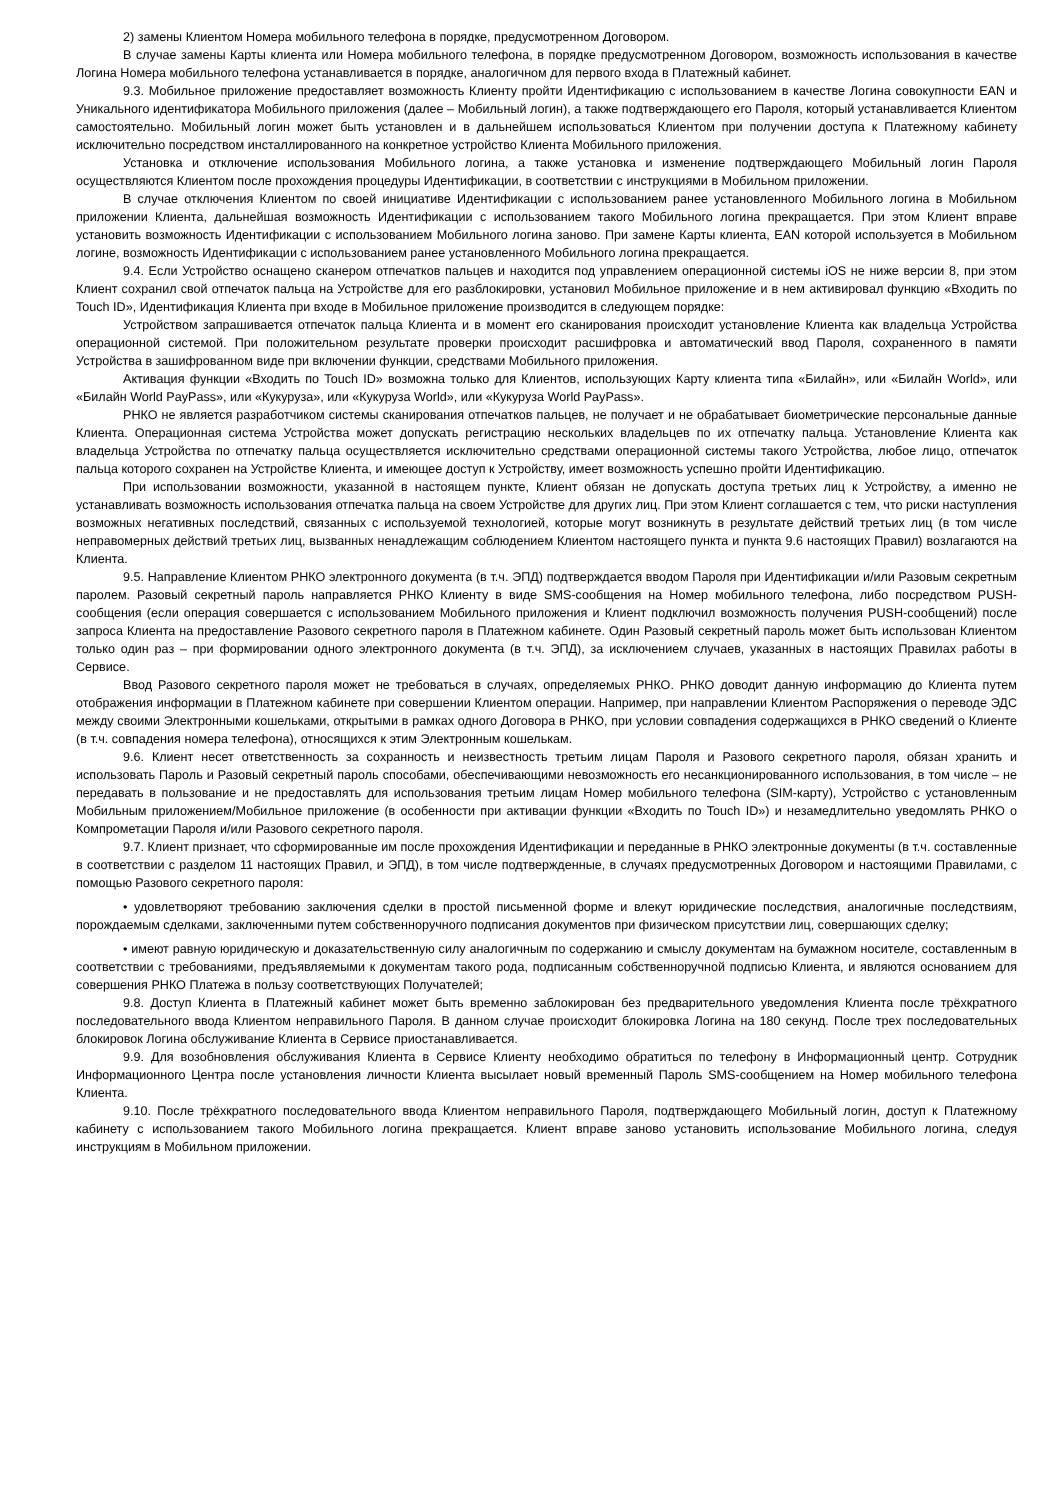2) замены Клиентом Номера мобильного телефона в порядке, предусмотренном Договором.
В случае замены Карты клиента или Номера мобильного телефона, в порядке предусмотренном Договором, возможность использования в качестве Логина Номера мобильного телефона устанавливается в порядке, аналогичном для первого входа в Платежный кабинет.
9.3. Мобильное приложение предоставляет возможность Клиенту пройти Идентификацию с использованием в качестве Логина совокупности EAN и Уникального идентификатора Мобильного приложения (далее – Мобильный логин), а также подтверждающего его Пароля, который устанавливается Клиентом самостоятельно. Мобильный логин может быть установлен и в дальнейшем использоваться Клиентом при получении доступа к Платежному кабинету исключительно посредством инсталлированного на конкретное устройство Клиента Мобильного приложения.
Установка и отключение использования Мобильного логина, а также установка и изменение подтверждающего Мобильный логин Пароля осуществляются Клиентом после прохождения процедуры Идентификации, в соответствии с инструкциями в Мобильном приложении.
В случае отключения Клиентом по своей инициативе Идентификации с использованием ранее установленного Мобильного логина в Мобильном приложении Клиента, дальнейшая возможность Идентификации с использованием такого Мобильного логина прекращается. При этом Клиент вправе установить возможность Идентификации с использованием Мобильного логина заново. При замене Карты клиента, EAN которой используется в Мобильном логине, возможность Идентификации с использованием ранее установленного Мобильного логина прекращается.
9.4. Если Устройство оснащено сканером отпечатков пальцев и находится под управлением операционной системы iOS не ниже версии 8, при этом Клиент сохранил свой отпечаток пальца на Устройстве для его разблокировки, установил Мобильное приложение и в нем активировал функцию «Входить по Touch ID», Идентификация Клиента при входе в Мобильное приложение производится в следующем порядке:
Устройством запрашивается отпечаток пальца Клиента и в момент его сканирования происходит установление Клиента как владельца Устройства операционной системой. При положительном результате проверки происходит расшифровка и автоматический ввод Пароля, сохраненного в памяти Устройства в зашифрованном виде при включении функции, средствами Мобильного приложения.
Активация функции «Входить по Touch ID» возможна только для Клиентов, использующих Карту клиента типа «Билайн», или «Билайн World», или «Билайн World PayPass», или «Кукуруза», или «Кукуруза World», или «Кукуруза World PayPass».
РНКО не является разработчиком системы сканирования отпечатков пальцев, не получает и не обрабатывает биометрические персональные данные Клиента. Операционная система Устройства может допускать регистрацию нескольких владельцев по их отпечатку пальца. Установление Клиента как владельца Устройства по отпечатку пальца осуществляется исключительно средствами операционной системы такого Устройства, любое лицо, отпечаток пальца которого сохранен на Устройстве Клиента, и имеющее доступ к Устройству, имеет возможность успешно пройти Идентификацию.
При использовании возможности, указанной в настоящем пункте, Клиент обязан не допускать доступа третьих лиц к Устройству, а именно не устанавливать возможность использования отпечатка пальца на своем Устройстве для других лиц. При этом Клиент соглашается с тем, что риски наступления возможных негативных последствий, связанных с используемой технологией, которые могут возникнуть в результате действий третьих лиц (в том числе неправомерных действий третьих лиц, вызванных ненадлежащим соблюдением Клиентом настоящего пункта и пункта 9.6 настоящих Правил) возлагаются на Клиента.
9.5. Направление Клиентом РНКО электронного документа (в т.ч. ЭПД) подтверждается вводом Пароля при Идентификации и/или Разовым секретным паролем. Разовый секретный пароль направляется РНКО Клиенту в виде SMS-сообщения на Номер мобильного телефона, либо посредством PUSH-сообщения (если операция совершается с использованием Мобильного приложения и Клиент подключил возможность получения PUSH-сообщений) после запроса Клиента на предоставление Разового секретного пароля в Платежном кабинете. Один Разовый секретный пароль может быть использован Клиентом только один раз – при формировании одного электронного документа (в т.ч. ЭПД), за исключением случаев, указанных в настоящих Правилах работы в Сервисе.
Ввод Разового секретного пароля может не требоваться в случаях, определяемых РНКО. РНКО доводит данную информацию до Клиента путем отображения информации в Платежном кабинете при совершении Клиентом операции. Например, при направлении Клиентом Распоряжения о переводе ЭДС между своими Электронными кошельками, открытыми в рамках одного Договора в РНКО, при условии совпадения содержащихся в РНКО сведений о Клиенте (в т.ч. совпадения номера телефона), относящихся к этим Электронным кошелькам.
9.6. Клиент несет ответственность за сохранность и неизвестность третьим лицам Пароля и Разового секретного пароля, обязан хранить и использовать Пароль и Разовый секретный пароль способами, обеспечивающими невозможность его несанкционированного использования, в том числе – не передавать в пользование и не предоставлять для использования третьим лицам Номер мобильного телефона (SIM-карту), Устройство с установленным Мобильным приложением/Мобильное приложение (в особенности при активации функции «Входить по Touch ID») и незамедлительно уведомлять РНКО о Компрометации Пароля и/или Разового секретного пароля.
9.7. Клиент признает, что сформированные им после прохождения Идентификации и переданные в РНКО электронные документы (в т.ч. составленные в соответствии с разделом 11 настоящих Правил, и ЭПД), в том числе подтвержденные, в случаях предусмотренных Договором и настоящими Правилами, с помощью Разового секретного пароля:
• удовлетворяют требованию заключения сделки в простой письменной форме и влекут юридические последствия, аналогичные последствиям, порождаемым сделками, заключенными путем собственноручного подписания документов при физическом присутствии лиц, совершающих сделку;
• имеют равную юридическую и доказательственную силу аналогичным по содержанию и смыслу документам на бумажном носителе, составленным в соответствии с требованиями, предъявляемыми к документам такого рода, подписанным собственноручной подписью Клиента, и являются основанием для совершения РНКО Платежа в пользу соответствующих Получателей;
9.8. Доступ Клиента в Платежный кабинет может быть временно заблокирован без предварительного уведомления Клиента после трёхкратного последовательного ввода Клиентом неправильного Пароля. В данном случае происходит блокировка Логина на 180 секунд. После трех последовательных блокировок Логина обслуживание Клиента в Сервисе приостанавливается.
9.9. Для возобновления обслуживания Клиента в Сервисе Клиенту необходимо обратиться по телефону в Информационный центр. Сотрудник Информационного Центра после установления личности Клиента высылает новый временный Пароль SMS-сообщением на Номер мобильного телефона Клиента.
9.10. После трёхкратного последовательного ввода Клиентом неправильного Пароля, подтверждающего Мобильный логин, доступ к Платежному кабинету с использованием такого Мобильного логина прекращается. Клиент вправе заново установить использование Мобильного логина, следуя инструкциям в Мобильном приложении.